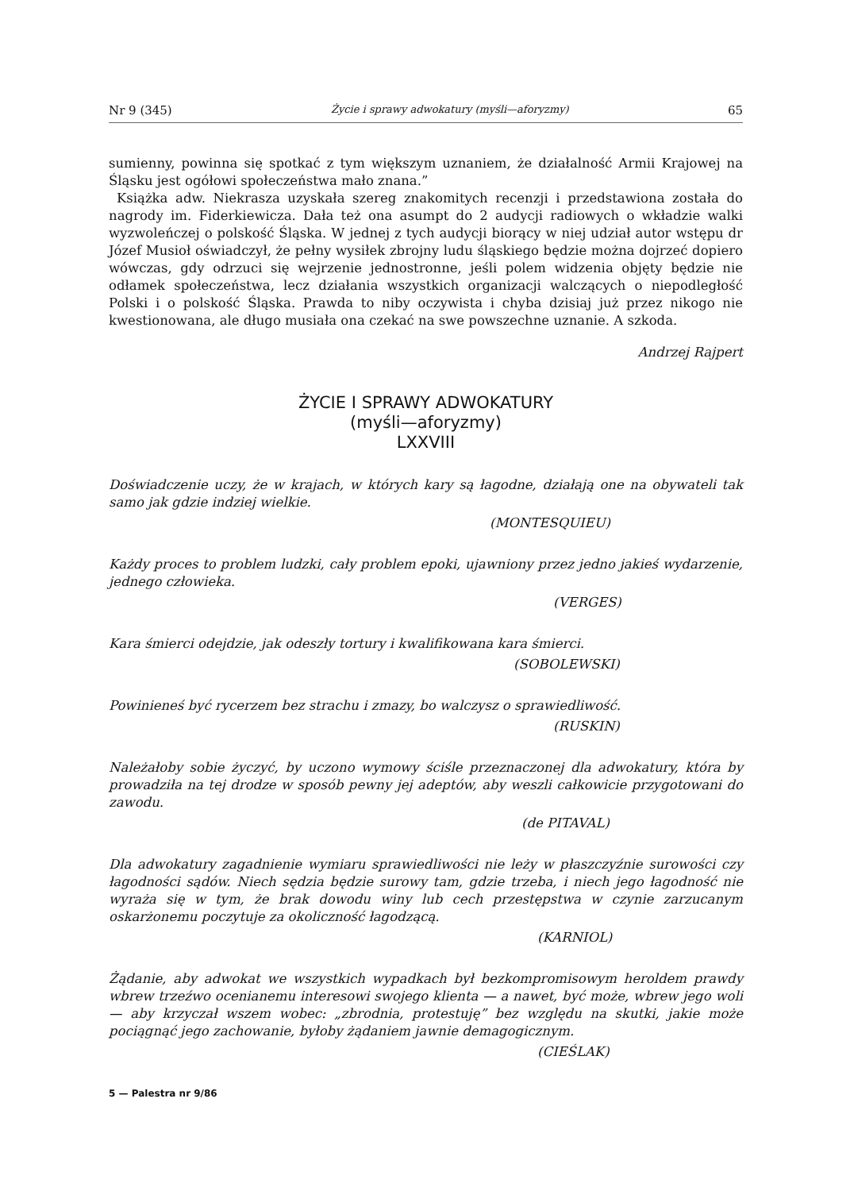Nr 9 (345) Życie i sprawy adwokatury (myśli—aforyzmy) 65
sumienny, powinna się spotkać z tym większym uznaniem, że działalność Armii Krajowej na Śląsku jest ogółowi społeczeństwa mało znana.”
Książka adw. Niekrasza uzyskała szereg znakomitych recenzji i przedstawiona została do nagrody im. Fiderkiewicza. Dała też ona asumpt do 2 audycji radiowych o wkładzie walki wyzwoleńczej o polskość Śląska. W jednej z tych audycji biorący w niej udział autor wstępu dr Józef Musioł oświadczył, że pełny wysiłek zbrojny ludu śląskiego będzie można dojrzeć dopiero wówczas, gdy odrzuci się wejrzenie jednostronne, jeśli polem widzenia objęty będzie nie odłamek społeczeństwa, lecz działania wszystkich organizacji walczących o niepodległość Polski i o polskość Śląska. Prawda to niby oczywista i chyba dzisiaj już przez nikogo nie kwestionowana, ale długo musiała ona czekać na swe powszechne uznanie. A szkoda.
Andrzej Rajpert
ŻYCIE I SPRAWY ADWOKATURY
(myśli—aforyzmy)
LXXVIII
Doświadczenie uczy, że w krajach, w których kary są łagodne, działają one na obywateli tak samo jak gdzie indziej wielkie.
(MONTESQUIEU)
Każdy proces to problem ludzki, cały problem epoki, ujawniony przez jedno jakieś wydarzenie, jednego człowieka.
(VERGES)
Kara śmierci odejdzie, jak odeszły tortury i kwalifikowana kara śmierci.
(SOBOLEWSKI)
Powinieneś być rycerzem bez strachu i zmazy, bo walczysz o sprawiedliwość.
(RUSKIN)
Należałoby sobie życzyć, by uczono wymowy ściśle przeznaczonej dla adwokatury, która by prowadziła na tej drodze w sposób pewny jej adeptów, aby weszli całkowicie przygotowani do zawodu.
(de PITAVAL)
Dla adwokatury zagadnienie wymiaru sprawiedliwości nie leży w płaszczyźnie surowości czy łagodności sądów. Niech sędzia będzie surowy tam, gdzie trzeba, i niech jego łagodność nie wyraża się w tym, że brak dowodu winy lub cech przestępstwa w czynie zarzucanym oskarżonemu poczytuje za okoliczność łagodzącą.
(KARNIOL)
Żądanie, aby adwokat we wszystkich wypadkach był bezkompromisowym herol­dem prawdy wbrew trzeźwo ocenianemu interesowi swojego klienta — a nawet, być może, wbrew jego woli — aby krzyczał wszem wobec: „zbrodnia, protestuję” bez względu na skutki, jakie może pociągnąć jego zachowanie, byłoby żądaniem jawnie demagogicznym.
(CIEŚLAK)
5 — Palestra nr 9/86